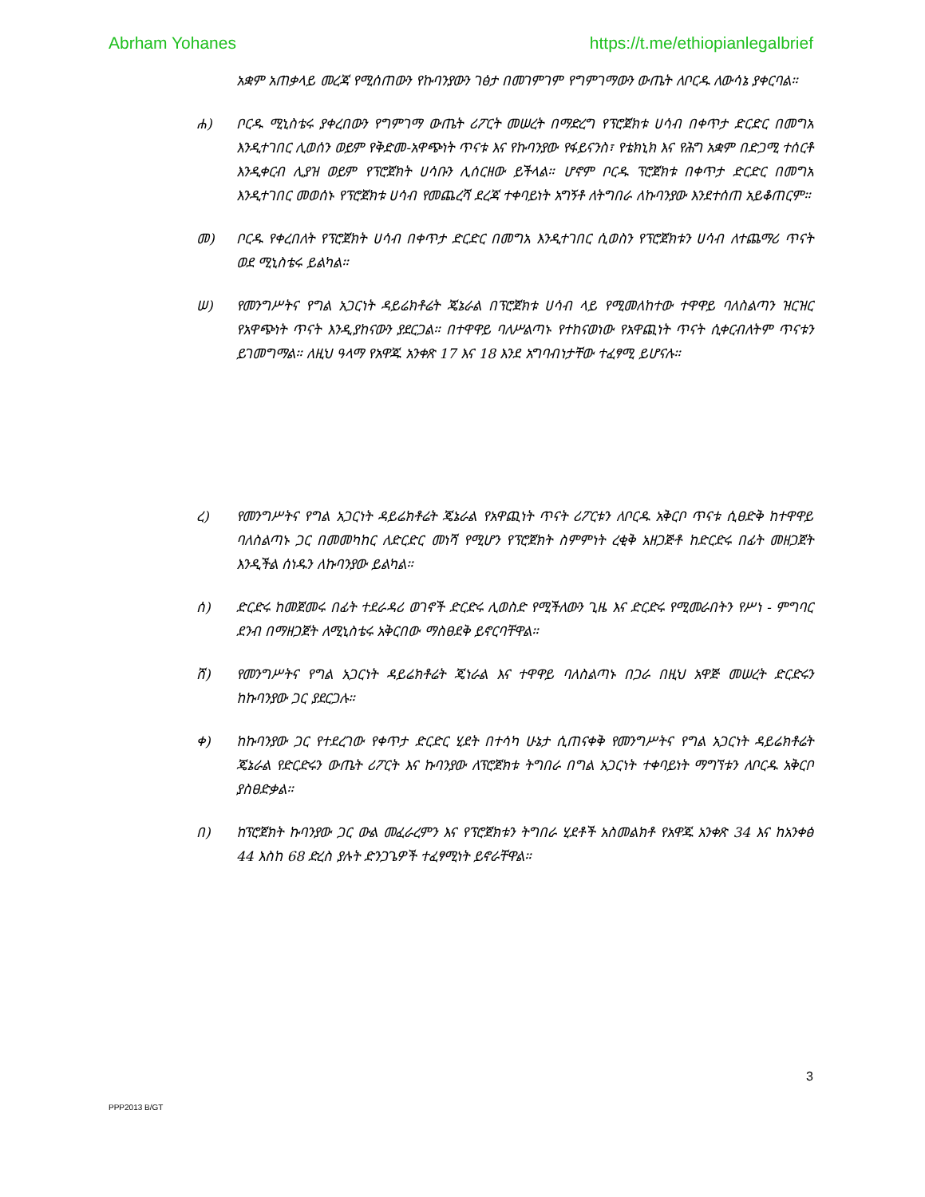Abrham Yohanes https://t.me/ethiopianlegalbrief
አቋም አጠቃላይ መረጃ የሚሰጠውን የኩባንያውን ገፅታ በመገምገም የግምገማውን ውጤት ለቦርዱ ለውሳኔ ያቀርባል።
ሐ) ቦርዱ ሚኒስቴሩ ያቀረበውን የግምገማ ውጤት ሪፖርት መሠረት በማድረግ የፕሮጀክቱ ሀሳብ በቀጥታ ድርድር በመግአ እንዲተገበር ሊወሰን ወይም የቅድመ-አዋጭነት ጥናቱ እና የኩባንያው የፋይናንስ፣ የቴክኒክ እና የሕግ አቋም በድጋሚ ተሰርቶ እንዲቀርብ ሊያዝ ወይም የፕሮጀክት ሀሳቡን ሊሰርዘው ይችላል። ሆኖም ቦርዱ ፕሮጀክቱ በቀጥታ ድርድር በመግአ እንዲተገበር መወሰኑ የፕሮጀክቱ ሀሳብ የመጨረሻ ደረጃ ተቀባይነት አግኝቶ ለትግበራ ለኩባንያው እንደተሰጠ አይቆጠርም።
መ) ቦርዱ የቀረበለት የፕሮጀክት ሀሳብ በቀጥታ ድርድር በመግአ እንዲተገበር ሲወስን የፕሮጀክቱን ሀሳብ ለተጨማሪ ጥናት ወደ ሚኒስቴሩ ይልካል።
ሠ) የመንግሥትና የግል አጋርነት ዳይሬክቶሬት ጄኔራል በፕሮጀክቱ ሀሳብ ላይ የሚመለከተው ተዋዋይ ባለስልጣን ዝርዝር የአዋጭነት ጥናት እንዲያከናውን ያደርጋል። በተዋዋይ ባለሥልጣኑ የተከናወነው የአዋጪነት ጥናት ሲቀርብለትም ጥናቱን ይገመግማል። ለዚህ ዓላማ የአዋጁ አንቀጽ 17 እና 18 እንደ አግባብነታቸው ተፈፃሚ ይሆናሉ።
ረ) የመንግሥትና የግል አጋርነት ዳይሬክቶሬት ጄኔራል የአዋጪነት ጥናት ሪፖርቱን ለቦርዱ አቅርቦ ጥናቱ ሲፀድቅ ከተዋዋይ ባለስልጣኑ ጋር በመመካከር ለድርድር መነሻ የሚሆን የፕሮጀክት ስምምነት ረቂቅ አዘጋጅቶ ከድርድሩ በፊት መዘጋጀት እንዲችል ሰነዱን ለኩባንያው ይልካል።
ሰ) ድርድሩ ከመጀመሩ በፊት ተደራዳሪ ወገኖች ድርድሩ ሊወስድ የሚችለውን ጊዜ እና ድርድሩ የሚመራበትን የሥነ - ምግባር ደንብ በማዘጋጀት ለሚኒስቴሩ አቅርበው ማስፀደቅ ይኖርባቸዋል።
ሸ) የመንግሥትና የግል አጋርነት ዳይሬክቶሬት ጄነራል እና ተዋዋይ ባለስልጣኑ በጋራ በዚህ አዋጅ መሠረት ድርድሩን ከኩባንያው ጋር ያደርጋሉ።
ቀ) ከኩባንያው ጋር የተደረገው የቀጥታ ድርድር ሂደት በተሳካ ሁኔታ ሲጠናቀቅ የመንግሥትና የግል አጋርነት ዳይሬክቶሬት ጄኔራል የድርድሩን ውጤት ሪፖርት እና ኩባንያው ለፕሮጀክቱ ትግበራ በግል አጋርነት ተቀባይነት ማግኘቱን ለቦርዱ አቅርቦ ያስፀድቃል።
በ) ከፕሮጀክት ኩባንያው ጋር ውል መፈራረምን እና የፕሮጀክቱን ትግበራ ሂደቶች አስመልክቶ የአዋጁ አንቀጽ 34 እና ከአንቀፅ 44 እስከ 68 ድረስ ያሉት ድንጋጌዎች ተፈፃሚነት ይኖራቸዋል።
3
PPP2013 B/GT